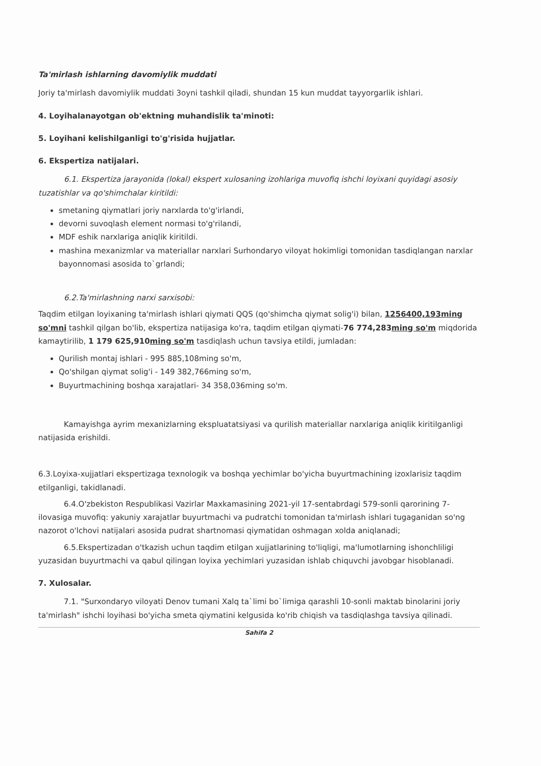Ta'mirlash ishlarning davomiylik muddati
Joriy ta'mirlash davomiylik muddati 3oyni tashkil qiladi, shundan 15 kun muddat tayyorgarlik ishlari.
4. Loyihalanayotgan ob'ektning muhandislik ta'minoti:
5. Loyihani kelishilganligi to'g'risida hujjatlar.
6. Ekspertiza natijalari.
6.1. Ekspertiza jarayonida (lokal) ekspert xulosaning izohlariga muvofiq ishchi loyixani quyidagi asosiy tuzatishlar va qo'shimchalar kiritildi:
smetaning qiymatlari joriy narxlarda to'g'irlandi,
devorni suvoqlash element normasi to'g'rilandi,
MDF eshik narxlariga aniqlik kiritildi.
mashina mexanizmlar va materiallar narxlari Surhondaryo viloyat hokimligi tomonidan tasdiqlangan narxlar bayonnomasi asosida to`grlandi;
6.2.Ta'mirlashning narxi sarxisobi:
Taqdim etilgan loyixaning ta'mirlash ishlari qiymati QQS (qo'shimcha qiymat solig'i) bilan, 1256400,193ming so'mni tashkil qilgan bo'lib, ekspertiza natijasiga ko'ra, taqdim etilgan qiymati-76 774,283ming so'm miqdorida kamaytirilib, 1 179 625,910ming so'm tasdiqlash uchun tavsiya etildi, jumladan:
Qurilish montaj ishlari - 995 885,108ming so'm,
Qo'shilgan qiymat solig'i - 149 382,766ming so'm,
Buyurtmachining boshqa xarajatlari- 34 358,036ming so'm.
Kamayishga ayrim mexanizlarning ekspluatatsiyasi va qurilish materiallar narxlariga aniqlik kiritilganligi natijasida erishildi.
6.3.Loyixa-xujjatlari ekspertizaga texnologik va boshqa yechimlar bo'yicha buyurtmachining izoxlarisiz taqdim etilganligi, takidlanadi.
6.4.O'zbekiston Respublikasi Vazirlar Maxkamasining 2021-yil 17-sentabrdagi 579-sonli qarorining 7-ilovasiga muvofiq: yakuniy xarajatlar buyurtmachi va pudratchi tomonidan ta'mirlash ishlari tugaganidan so'ng nazorot o'lchovi natijalari asosida pudrat shartnomasi qiymatidan oshmagan xolda aniqlanadi;
6.5.Ekspertizadan o'tkazish uchun taqdim etilgan xujjatlarining to'liqligi, ma'lumotlarning ishonchliligi yuzasidan buyurtmachi va qabul qilingan loyixa yechimlari yuzasidan ishlab chiquvchi javobgar hisoblanadi.
7. Xulosalar.
7.1. "Surxondaryo viloyati Denov tumani Xalq ta`limi bo`limiga qarashli 10-sonli maktab binolarini joriy ta'mirlash" ishchi loyihasi bo'yicha smeta qiymatini kelgusida ko'rib chiqish va tasdiqlashga tavsiya qilinadi.
Sahifa 2